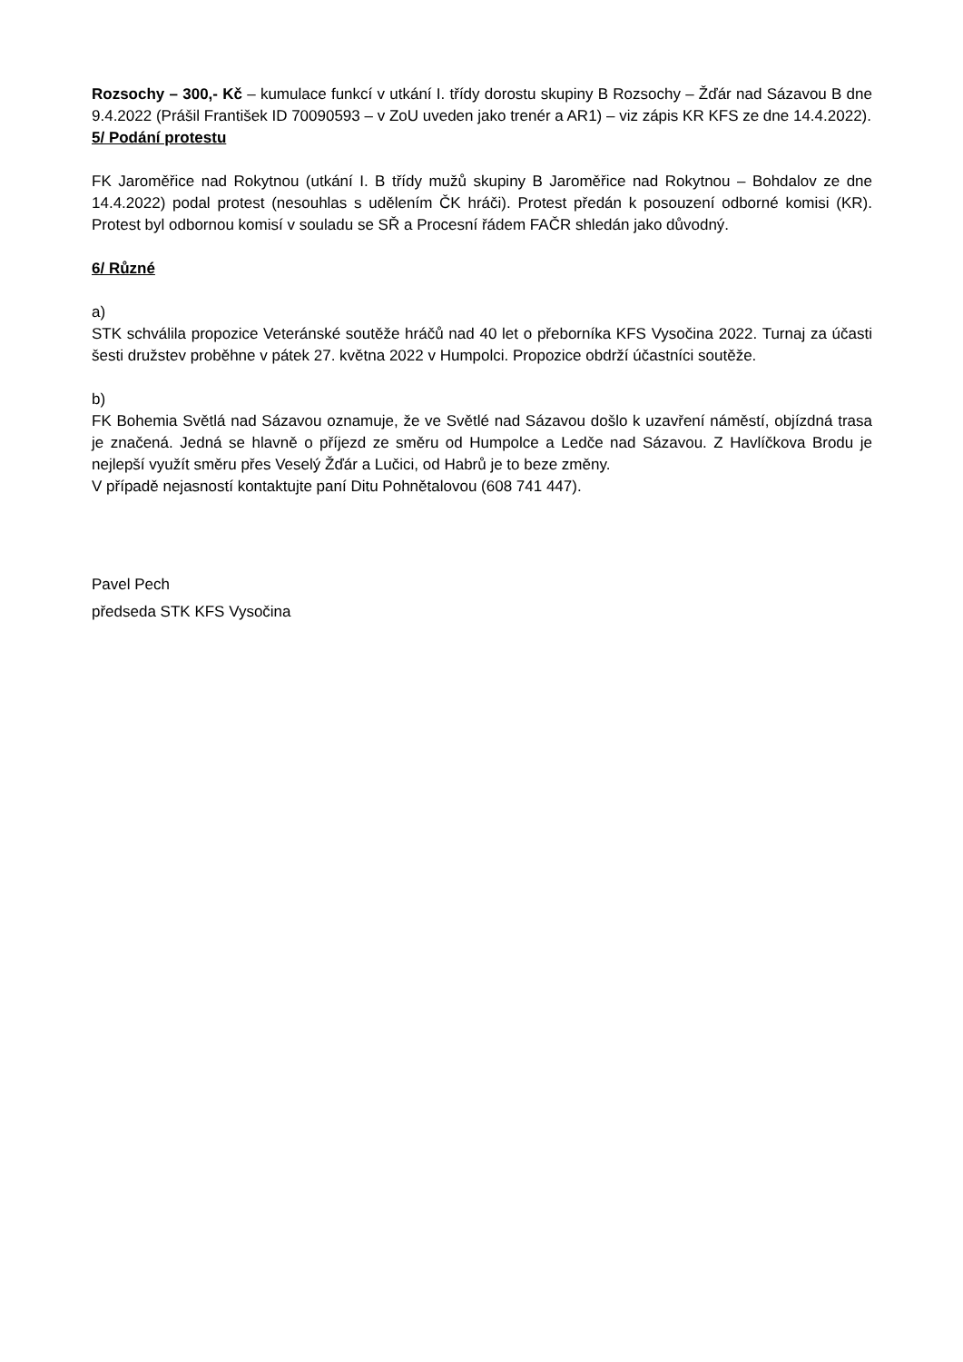Rozsochy – 300,- Kč – kumulace funkcí v utkání I. třídy dorostu skupiny B Rozsochy – Žďár nad Sázavou B dne 9.4.2022 (Prášil František ID 70090593 – v ZoU uveden jako trenér a AR1) – viz zápis KR KFS ze dne 14.4.2022).
5/ Podání protestu
FK Jaroměřice nad Rokytnou (utkání I. B třídy mužů skupiny B Jaroměřice nad Rokytnou – Bohdalov ze dne 14.4.2022) podal protest (nesouhlas s udělením ČK hráči). Protest předán k posouzení odborné komisi (KR). Protest byl odbornou komisí v souladu se SŘ a Procesní řádem FAČR shledán jako důvodný.
6/ Různé
a)
STK schválila propozice Veteránské soutěže hráčů nad 40 let o přeborníka KFS Vysočina 2022. Turnaj za účasti šesti družstev proběhne v pátek 27. května 2022 v Humpolci. Propozice obdrží účastníci soutěže.
b)
FK Bohemia Světlá nad Sázavou oznamuje, že ve Světlé nad Sázavou došlo k uzavření náměstí, objízdná trasa je značená. Jedná se hlavně o příjezd ze směru od Humpolce a Ledče nad Sázavou. Z Havlíčkova Brodu je nejlepší využít směru přes Veselý Žďár a Lučici, od Habrů je to beze změny.
V případě nejasností kontaktujte paní Ditu Pohnětalovou (608 741 447).
Pavel Pech
předseda STK KFS Vysočina